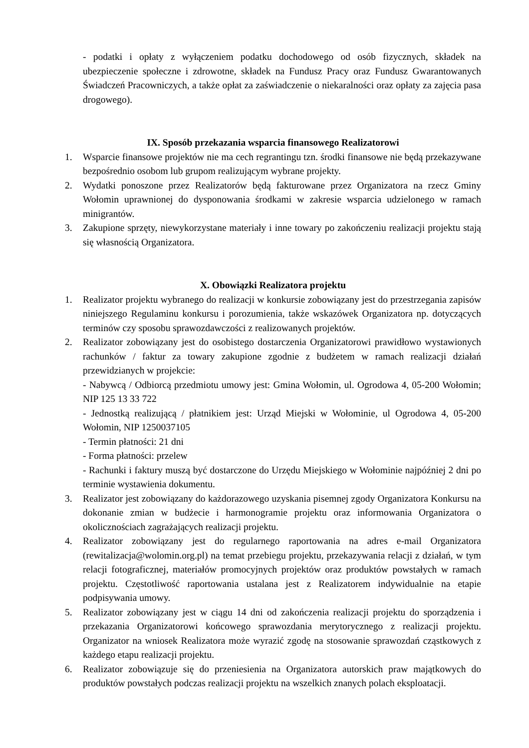- podatki i opłaty z wyłączeniem podatku dochodowego od osób fizycznych, składek na ubezpieczenie społeczne i zdrowotne, składek na Fundusz Pracy oraz Fundusz Gwarantowanych Świadczeń Pracowniczych, a także opłat za zaświadczenie o niekaralności oraz opłaty za zajęcia pasa drogowego).
IX. Sposób przekazania wsparcia finansowego Realizatorowi
1. Wsparcie finansowe projektów nie ma cech regrantingu tzn. środki finansowe nie będą przekazywane bezpośrednio osobom lub grupom realizującym wybrane projekty.
2. Wydatki ponoszone przez Realizatorów będą fakturowane przez Organizatora na rzecz Gminy Wołomin uprawnionej do dysponowania środkami w zakresie wsparcia udzielonego w ramach minigrantów.
3. Zakupione sprzęty, niewykorzystane materiały i inne towary po zakończeniu realizacji projektu stają się własnością Organizatora.
X. Obowiązki Realizatora projektu
1. Realizator projektu wybranego do realizacji w konkursie zobowiązany jest do przestrzegania zapisów niniejszego Regulaminu konkursu i porozumienia, także wskazówek Organizatora np. dotyczących terminów czy sposobu sprawozdawczości z realizowanych projektów.
2. Realizator zobowiązany jest do osobistego dostarczenia Organizatorowi prawidłowo wystawionych rachunków / faktur za towary zakupione zgodnie z budżetem w ramach realizacji działań przewidzianych w projekcie:
- Nabywcą / Odbiorcą przedmiotu umowy jest: Gmina Wołomin, ul. Ogrodowa 4, 05-200 Wołomin; NIP 125 13 33 722
- Jednostką realizującą / płatnikiem jest: Urząd Miejski w Wołominie, ul Ogrodowa 4, 05-200 Wołomin, NIP 1250037105
- Termin płatności: 21 dni
- Forma płatności: przelew
- Rachunki i faktury muszą być dostarczone do Urzędu Miejskiego w Wołominie najpóźniej 2 dni po terminie wystawienia dokumentu.
3. Realizator jest zobowiązany do każdorazowego uzyskania pisemnej zgody Organizatora Konkursu na dokonanie zmian w budżecie i harmonogramie projektu oraz informowania Organizatora o okolicznościach zagrażających realizacji projektu.
4. Realizator zobowiązany jest do regularnego raportowania na adres e-mail Organizatora (rewitalizacja@wolomin.org.pl) na temat przebiegu projektu, przekazywania relacji z działań, w tym relacji fotograficznej, materiałów promocyjnych projektów oraz produktów powstałych w ramach projektu. Częstotliwość raportowania ustalana jest z Realizatorem indywidualnie na etapie podpisywania umowy.
5. Realizator zobowiązany jest w ciągu 14 dni od zakończenia realizacji projektu do sporządzenia i przekazania Organizatorowi końcowego sprawozdania merytorycznego z realizacji projektu. Organizator na wniosek Realizatora może wyrazić zgodę na stosowanie sprawozdań cząstkowych z każdego etapu realizacji projektu.
6. Realizator zobowiązuje się do przeniesienia na Organizatora autorskich praw majątkowych do produktów powstałych podczas realizacji projektu na wszelkich znanych polach eksploatacji.